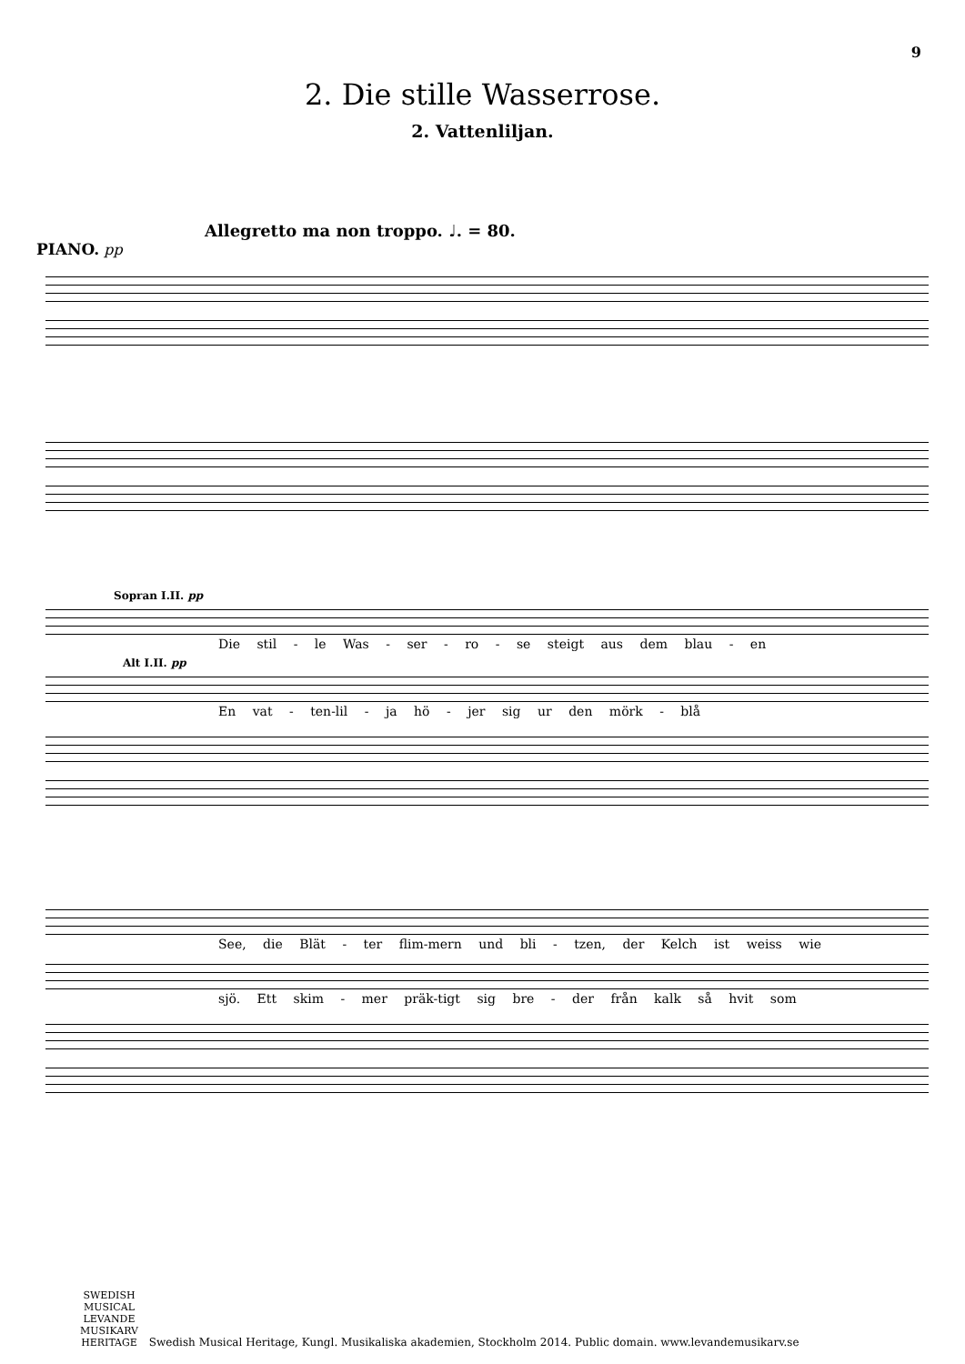9
2. Die stille Wasserrose.
2. Vattenliljan.
Allegretto ma non troppo. ♩. = 80.
PIANO. pp
Sopran I.II. pp
Die stil - le Was - ser - ro - se steigt aus dem blau - en
Alt I.II. pp
En vat - ten-lil - ja hö - jer sig ur den mörk - blå
See, die Blät - ter flim-mern und bli - tzen, der Kelch ist weiss wie
sjö. Ett skim - mer präk-tigt sig bre - der från kalk så hvit som
SWEDISH MUSICAL LEVANDE MUSIKARV HERITAGE Swedish Musical Heritage, Kungl. Musikaliska akademien, Stockholm 2014. Public domain. www.levandemusikarv.se